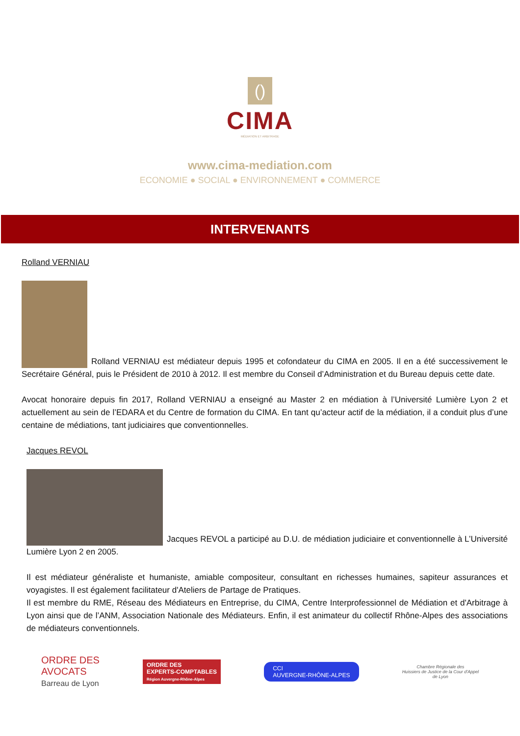()
CIMA
MÉDIATION ET ARBITRAGE
www.cima-mediation.com
ECONOMIE ● SOCIAL ● ENVIRONNEMENT ● COMMERCE
INTERVENANTS
Rolland VERNIAU
Rolland VERNIAU est médiateur depuis 1995 et cofondateur du CIMA en 2005. Il en a été successivement le Secrétaire Général, puis le Président de 2010 à 2012. Il est membre du Conseil d’Administration et du Bureau depuis cette date.
Avocat honoraire depuis fin 2017, Rolland VERNIAU a enseigné au Master 2 en médiation à l’Université Lumière Lyon 2 et actuellement au sein de l’EDARA et du Centre de formation du CIMA. En tant qu’acteur actif de la médiation, il a conduit plus d’une centaine de médiations, tant judiciaires que conventionnelles.
Jacques REVOL
Jacques REVOL a participé au D.U. de médiation judiciaire et conventionnelle à L’Université Lumière Lyon 2 en 2005.
Il est médiateur généraliste et humaniste, amiable compositeur, consultant en richesses humaines, sapiteur assurances et voyagistes. Il est également facilitateur d'Ateliers de Partage de Pratiques.
Il est membre du RME, Réseau des Médiateurs en Entreprise, du CIMA, Centre Interprofessionnel de Médiation et d'Arbitrage à Lyon ainsi que de l’ANM, Association Nationale des Médiateurs. Enfin, il est animateur du collectif Rhône-Alpes des associations de médiateurs conventionnels.
ORDRE DES
AVOCATS
Barreau de Lyon
ORDRE DES
EXPERTS-COMPTABLES
Région Auvergne-Rhône-Alpes
CCI
AUVERGNE-RHÔNE-ALPES
Chambre Régionale des
Huissiers de Justice de la Cour d'Appel
de Lyon